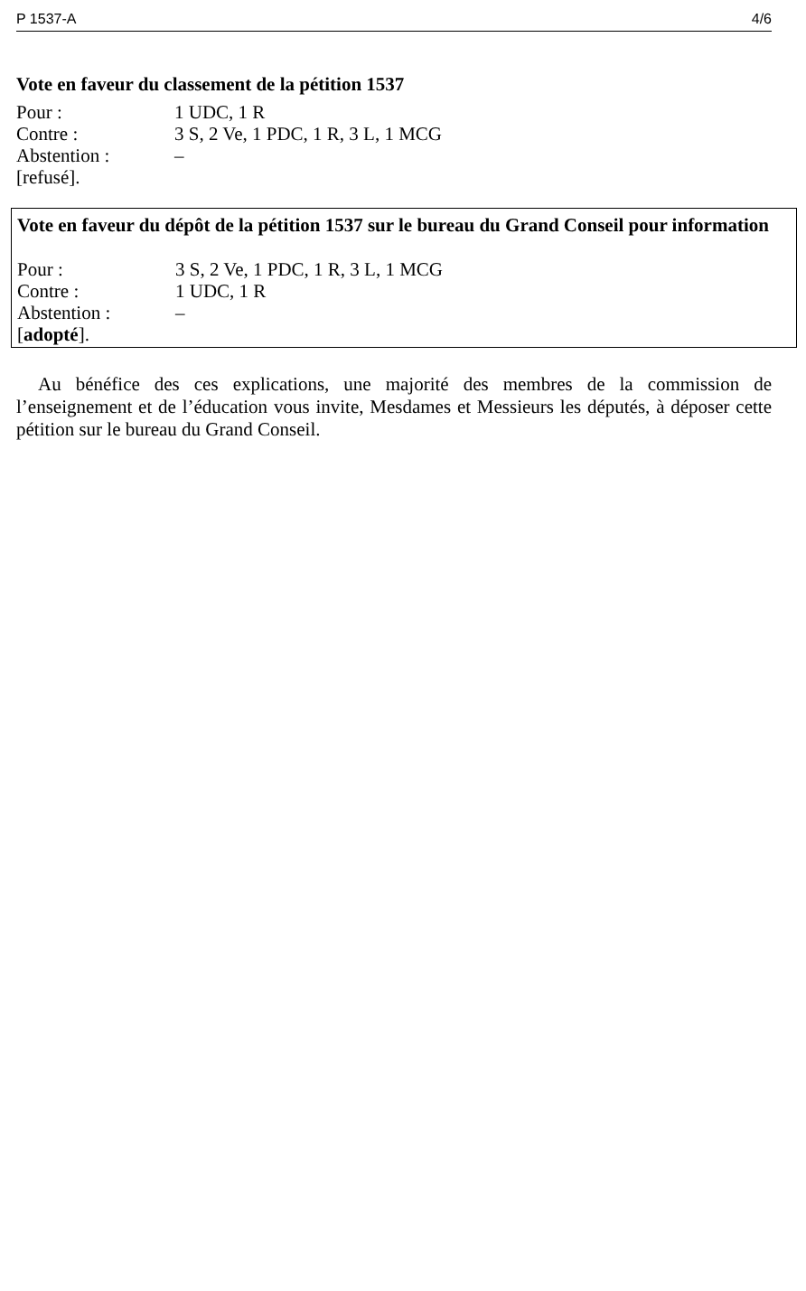P 1537-A 4/6
Vote en faveur du classement de la pétition 1537
Pour : 1 UDC, 1 R
Contre : 3 S, 2 Ve, 1 PDC, 1 R, 3 L, 1 MCG
Abstention : –
[refusé].
Vote en faveur du dépôt de la pétition 1537 sur le bureau du Grand Conseil pour information
Pour : 3 S, 2 Ve, 1 PDC, 1 R, 3 L, 1 MCG
Contre : 1 UDC, 1 R
Abstention : –
[adopté].
Au bénéfice des ces explications, une majorité des membres de la commission de l’enseignement et de l’éducation vous invite, Mesdames et Messieurs les députés, à déposer cette pétition sur le bureau du Grand Conseil.